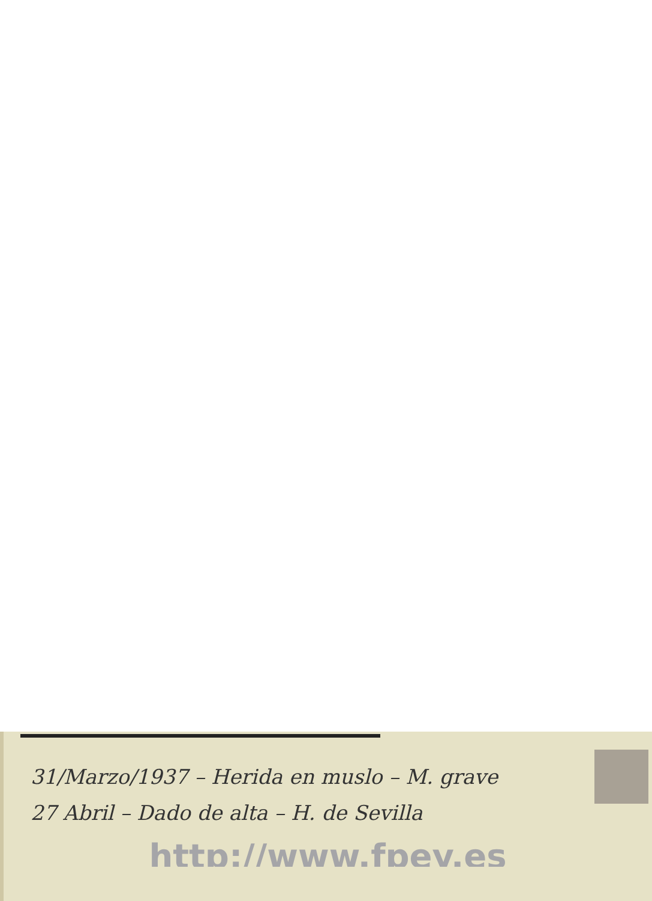31/Marzo/1937 – Herida en muslo – M. grave
27 Abril – Dado de alta – H. de Sevilla
http://www.fpey.es